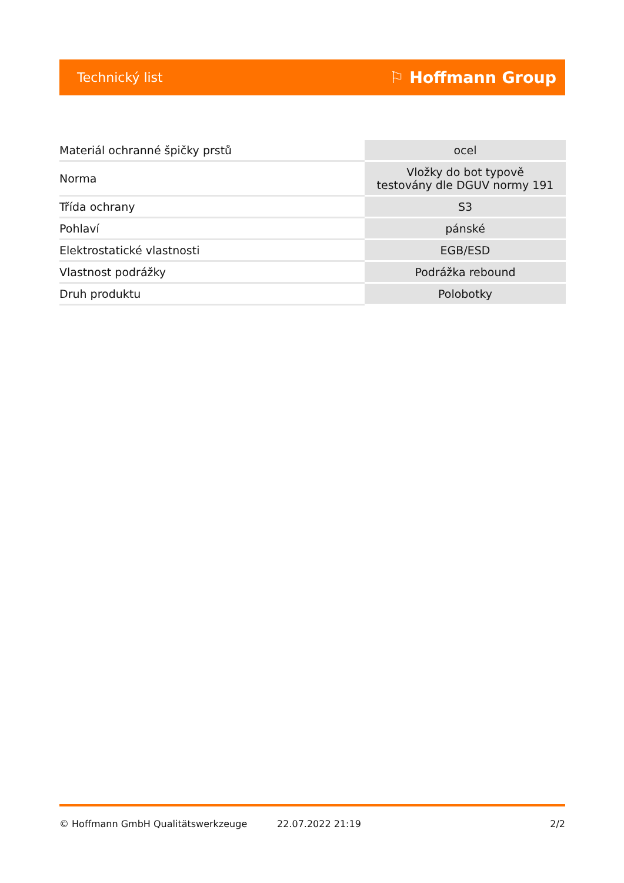Technický list ⚐ Hoffmann Group
| Materiál ochranné špičky prstů | ocel |
| Norma | Vložky do bot typově testovány dle DGUV normy 191 |
| Třída ochrany | S3 |
| Pohlaví | pánské |
| Elektrostatické vlastnosti | EGB/ESD |
| Vlastnost podrážky | Podrážka rebound |
| Druh produktu | Polobotky |
© Hoffmann GmbH Qualitätswerkzeuge 22.07.2022 21:19 2/2